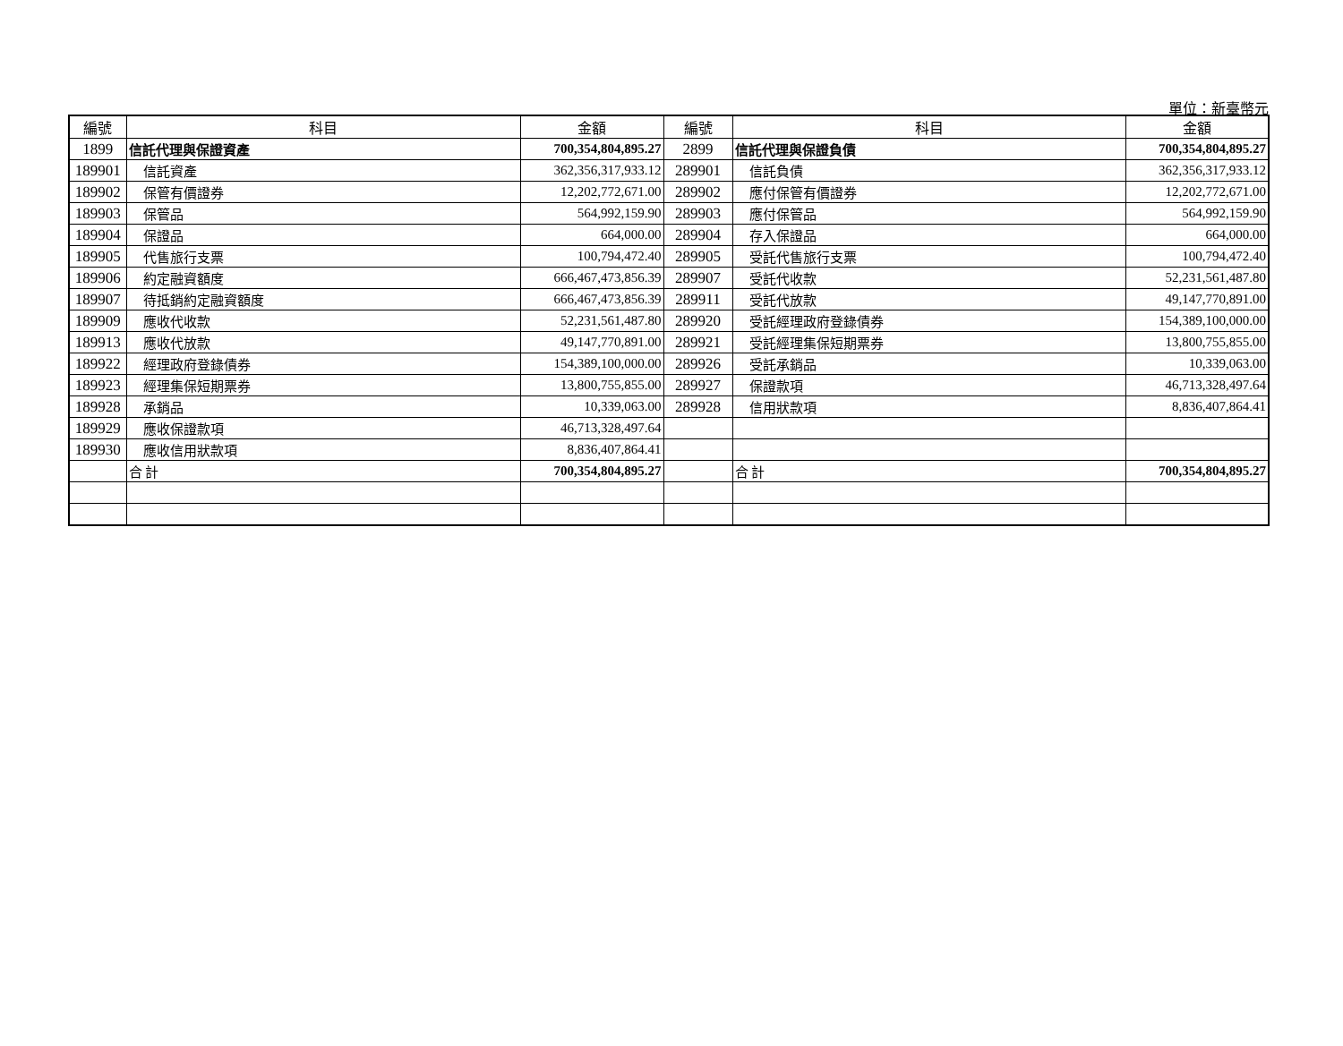單位：新臺幣元
| 編號 | 科目 | 金額 | 編號 | 科目 | 金額 |
| --- | --- | --- | --- | --- | --- |
| 1899 | 信託代理與保證資產 | 700,354,804,895.27 | 2899 | 信託代理與保證負債 | 700,354,804,895.27 |
| 189901 | 信託資產 | 362,356,317,933.12 | 289901 | 信託負債 | 362,356,317,933.12 |
| 189902 | 保管有價證券 | 12,202,772,671.00 | 289902 | 應付保管有價證券 | 12,202,772,671.00 |
| 189903 | 保管品 | 564,992,159.90 | 289903 | 應付保管品 | 564,992,159.90 |
| 189904 | 保證品 | 664,000.00 | 289904 | 存入保證品 | 664,000.00 |
| 189905 | 代售旅行支票 | 100,794,472.40 | 289905 | 受託代售旅行支票 | 100,794,472.40 |
| 189906 | 約定融資額度 | 666,467,473,856.39 | 289907 | 受託代收款 | 52,231,561,487.80 |
| 189907 | 待抵銷約定融資額度 | 666,467,473,856.39 | 289911 | 受託代放款 | 49,147,770,891.00 |
| 189909 | 應收代收款 | 52,231,561,487.80 | 289920 | 受託經理政府登錄債券 | 154,389,100,000.00 |
| 189913 | 應收代放款 | 49,147,770,891.00 | 289921 | 受託經理集保短期票券 | 13,800,755,855.00 |
| 189922 | 經理政府登錄債券 | 154,389,100,000.00 | 289926 | 受託承銷品 | 10,339,063.00 |
| 189923 | 經理集保短期票券 | 13,800,755,855.00 | 289927 | 保證款項 | 46,713,328,497.64 |
| 189928 | 承銷品 | 10,339,063.00 | 289928 | 信用狀款項 | 8,836,407,864.41 |
| 189929 | 應收保證款項 | 46,713,328,497.64 | | | |
| 189930 | 應收信用狀款項 | 8,836,407,864.41 | | | |
| | 合 計 | 700,354,804,895.27 | | 合 計 | 700,354,804,895.27 |